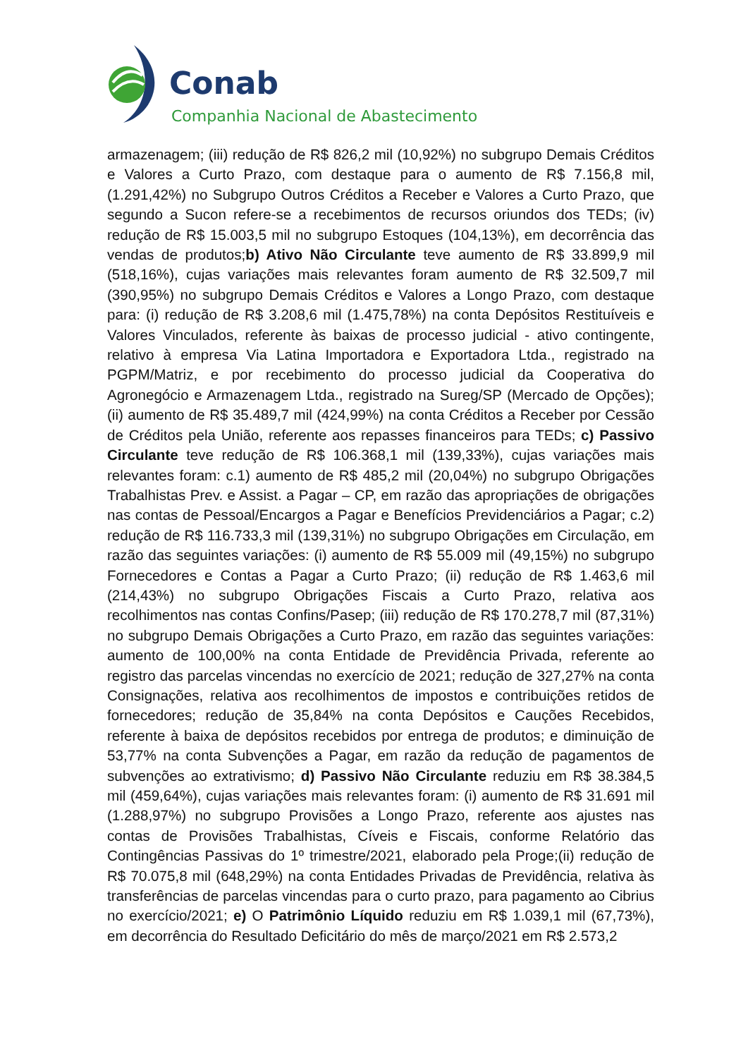Conab
Companhia Nacional de Abastecimento
armazenagem; (iii) redução de R$ 826,2 mil (10,92%) no subgrupo Demais Créditos e Valores a Curto Prazo, com destaque para o aumento de R$ 7.156,8 mil, (1.291,42%) no Subgrupo Outros Créditos a Receber e Valores a Curto Prazo, que segundo a Sucon refere-se a recebimentos de recursos oriundos dos TEDs; (iv) redução de R$ 15.003,5 mil no subgrupo Estoques (104,13%), em decorrência das vendas de produtos;b) Ativo Não Circulante teve aumento de R$ 33.899,9 mil (518,16%), cujas variações mais relevantes foram aumento de R$ 32.509,7 mil (390,95%) no subgrupo Demais Créditos e Valores a Longo Prazo, com destaque para: (i) redução de R$ 3.208,6 mil (1.475,78%) na conta Depósitos Restituíveis e Valores Vinculados, referente às baixas de processo judicial - ativo contingente, relativo à empresa Via Latina Importadora e Exportadora Ltda., registrado na PGPM/Matriz, e por recebimento do processo judicial da Cooperativa do Agronegócio e Armazenagem Ltda., registrado na Sureg/SP (Mercado de Opções); (ii) aumento de R$ 35.489,7 mil (424,99%) na conta Créditos a Receber por Cessão de Créditos pela União, referente aos repasses financeiros para TEDs; c) Passivo Circulante teve redução de R$ 106.368,1 mil (139,33%), cujas variações mais relevantes foram: c.1) aumento de R$ 485,2 mil (20,04%) no subgrupo Obrigações Trabalhistas Prev. e Assist. a Pagar – CP, em razão das apropriações de obrigações nas contas de Pessoal/Encargos a Pagar e Benefícios Previdenciários a Pagar; c.2) redução de R$ 116.733,3 mil (139,31%) no subgrupo Obrigações em Circulação, em razão das seguintes variações: (i) aumento de R$ 55.009 mil (49,15%) no subgrupo Fornecedores e Contas a Pagar a Curto Prazo; (ii) redução de R$ 1.463,6 mil (214,43%) no subgrupo Obrigações Fiscais a Curto Prazo, relativa aos recolhimentos nas contas Confins/Pasep; (iii) redução de R$ 170.278,7 mil (87,31%) no subgrupo Demais Obrigações a Curto Prazo, em razão das seguintes variações: aumento de 100,00% na conta Entidade de Previdência Privada, referente ao registro das parcelas vincendas no exercício de 2021; redução de 327,27% na conta Consignações, relativa aos recolhimentos de impostos e contribuições retidos de fornecedores; redução de 35,84% na conta Depósitos e Cauções Recebidos, referente à baixa de depósitos recebidos por entrega de produtos; e diminuição de 53,77% na conta Subvenções a Pagar, em razão da redução de pagamentos de subvenções ao extrativismo; d) Passivo Não Circulante reduziu em R$ 38.384,5 mil (459,64%), cujas variações mais relevantes foram: (i) aumento de R$ 31.691 mil (1.288,97%) no subgrupo Provisões a Longo Prazo, referente aos ajustes nas contas de Provisões Trabalhistas, Cíveis e Fiscais, conforme Relatório das Contingências Passivas do 1º trimestre/2021, elaborado pela Proge;(ii) redução de R$ 70.075,8 mil (648,29%) na conta Entidades Privadas de Previdência, relativa às transferências de parcelas vincendas para o curto prazo, para pagamento ao Cibrius no exercício/2021; e) O Patrimônio Líquido reduziu em R$ 1.039,1 mil (67,73%), em decorrência do Resultado Deficitário do mês de março/2021 em R$ 2.573,2